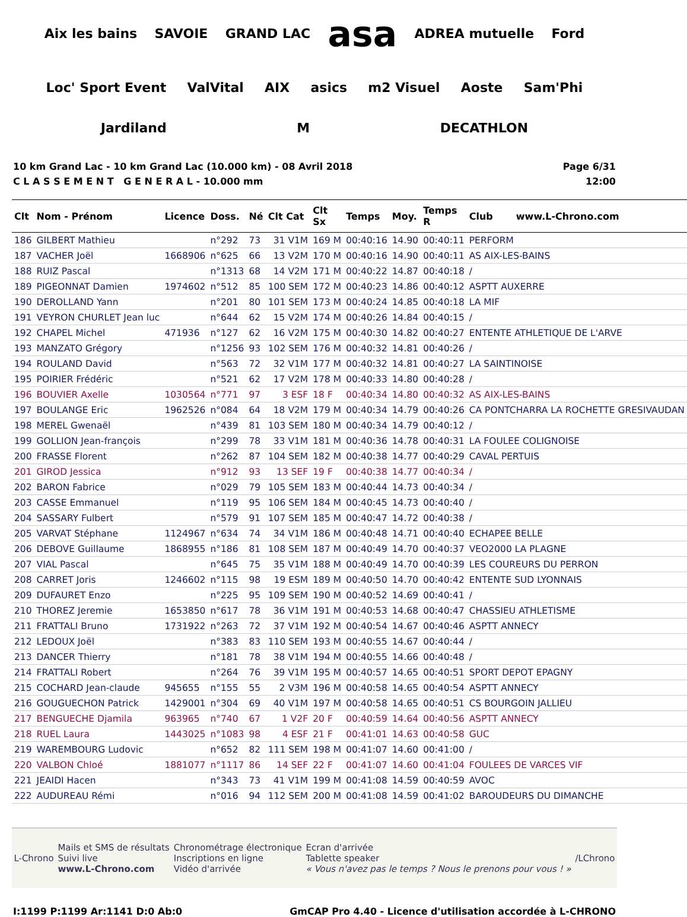Aix les bains SAVOIE GRAND LAC asa ADREA mutuelle Ford Loc' Sport Event ValVital AIX asics m2 Visuel Aoste Sam'Phi Jardiland M DECATHLON
10 km Grand Lac - 10 km Grand Lac (10.000 km) - 08 Avril 2018
C L A S S E M E N T G E N E R A L - 10.000 mm
Page 6/31
12:00
| Clt | Nom - Prénom | Licence | Doss. | Né | Clt Cat | Clt Sx | Temps | Moy. | Temps R | Club www.L-Chrono.com |
| --- | --- | --- | --- | --- | --- | --- | --- | --- | --- | --- |
| 186 | GILBERT Mathieu | | n°292 | 73 | 31 V1M | 169 M | 00:40:16 | 14.90 | 00:40:11 | PERFORM |
| 187 | VACHER Joël | 1668906 | n°625 | 66 | 13 V2M | 170 M | 00:40:16 | 14.90 | 00:40:11 | AS AIX-LES-BAINS |
| 188 | RUIZ Pascal | | n°1313 | 68 | 14 V2M | 171 M | 00:40:22 | 14.87 | 00:40:18 | / |
| 189 | PIGEONNAT Damien | 1974602 | n°512 | 85 | 100 SEM | 172 M | 00:40:23 | 14.86 | 00:40:12 | ASPTT AUXERRE |
| 190 | DEROLLAND Yann | | n°201 | 80 | 101 SEM | 173 M | 00:40:24 | 14.85 | 00:40:18 | LA MIF |
| 191 | VEYRON CHURLET Jean luc | | n°644 | 62 | 15 V2M | 174 M | 00:40:26 | 14.84 | 00:40:15 | / |
| 192 | CHAPEL Michel | 471936 | n°127 | 62 | 16 V2M | 175 M | 00:40:30 | 14.82 | 00:40:27 | ENTENTE ATHLETIQUE DE L'ARVE |
| 193 | MANZATO Grégory | | n°1256 | 93 | 102 SEM | 176 M | 00:40:32 | 14.81 | 00:40:26 | / |
| 194 | ROULAND David | | n°563 | 72 | 32 V1M | 177 M | 00:40:32 | 14.81 | 00:40:27 | LA SAINTINOISE |
| 195 | POIRIER Frédéric | | n°521 | 62 | 17 V2M | 178 M | 00:40:33 | 14.80 | 00:40:28 | / |
| 196 | BOUVIER Axelle | 1030564 | n°771 | 97 | 3 ESF | 18 F | 00:40:34 | 14.80 | 00:40:32 | AS AIX-LES-BAINS |
| 197 | BOULANGE Eric | 1962526 | n°084 | 64 | 18 V2M | 179 M | 00:40:34 | 14.79 | 00:40:26 | CA PONTCHARRA LA ROCHETTE GRESIVAUDAN |
| 198 | MEREL Gwenaël | | n°439 | 81 | 103 SEM | 180 M | 00:40:34 | 14.79 | 00:40:12 | / |
| 199 | GOLLION Jean-françois | | n°299 | 78 | 33 V1M | 181 M | 00:40:36 | 14.78 | 00:40:31 | LA FOULEE COLIGNOISE |
| 200 | FRASSE Florent | | n°262 | 87 | 104 SEM | 182 M | 00:40:38 | 14.77 | 00:40:29 | CAVAL PERTUIS |
| 201 | GIROD Jessica | | n°912 | 93 | 13 SEF | 19 F | 00:40:38 | 14.77 | 00:40:34 | / |
| 202 | BARON Fabrice | | n°029 | 79 | 105 SEM | 183 M | 00:40:44 | 14.73 | 00:40:34 | / |
| 203 | CASSE Emmanuel | | n°119 | 95 | 106 SEM | 184 M | 00:40:45 | 14.73 | 00:40:40 | / |
| 204 | SASSARY Fulbert | | n°579 | 91 | 107 SEM | 185 M | 00:40:47 | 14.72 | 00:40:38 | / |
| 205 | VARVAT Stéphane | 1124967 | n°634 | 74 | 34 V1M | 186 M | 00:40:48 | 14.71 | 00:40:40 | ECHAPEE BELLE |
| 206 | DEBOVE Guillaume | 1868955 | n°186 | 81 | 108 SEM | 187 M | 00:40:49 | 14.70 | 00:40:37 | VEO2000 LA PLAGNE |
| 207 | VIAL Pascal | | n°645 | 75 | 35 V1M | 188 M | 00:40:49 | 14.70 | 00:40:39 | LES COUREURS DU PERRON |
| 208 | CARRET Joris | 1246602 | n°115 | 98 | 19 ESM | 189 M | 00:40:50 | 14.70 | 00:40:42 | ENTENTE SUD LYONNAIS |
| 209 | DUFAURET Enzo | | n°225 | 95 | 109 SEM | 190 M | 00:40:52 | 14.69 | 00:40:41 | / |
| 210 | THOREZ Jeremie | 1653850 | n°617 | 78 | 36 V1M | 191 M | 00:40:53 | 14.68 | 00:40:47 | CHASSIEU ATHLETISME |
| 211 | FRATTALI Bruno | 1731922 | n°263 | 72 | 37 V1M | 192 M | 00:40:54 | 14.67 | 00:40:46 | ASPTT ANNECY |
| 212 | LEDOUX Joël | | n°383 | 83 | 110 SEM | 193 M | 00:40:55 | 14.67 | 00:40:44 | / |
| 213 | DANCER Thierry | | n°181 | 78 | 38 V1M | 194 M | 00:40:55 | 14.66 | 00:40:48 | / |
| 214 | FRATTALI Robert | | n°264 | 76 | 39 V1M | 195 M | 00:40:57 | 14.65 | 00:40:51 | SPORT DEPOT EPAGNY |
| 215 | COCHARD Jean-claude | 945655 | n°155 | 55 | 2 V3M | 196 M | 00:40:58 | 14.65 | 00:40:54 | ASPTT ANNECY |
| 216 | GOUGUECHON Patrick | 1429001 | n°304 | 69 | 40 V1M | 197 M | 00:40:58 | 14.65 | 00:40:51 | CS BOURGOIN JALLIEU |
| 217 | BENGUECHE Djamila | 963965 | n°740 | 67 | 1 V2F | 20 F | 00:40:59 | 14.64 | 00:40:56 | ASPTT ANNECY |
| 218 | RUEL Laura | 1443025 | n°1083 | 98 | 4 ESF | 21 F | 00:41:01 | 14.63 | 00:40:58 | GUC |
| 219 | WAREMBOURG Ludovic | | n°652 | 82 | 111 SEM | 198 M | 00:41:07 | 14.60 | 00:41:00 | / |
| 220 | VALBON Chloé | 1881077 | n°1117 | 86 | 14 SEF | 22 F | 00:41:07 | 14.60 | 00:41:04 | FOULEES DE VARCES VIF |
| 221 | JEAIDI Hacen | | n°343 | 73 | 41 V1M | 199 M | 00:41:08 | 14.59 | 00:40:59 | AVOC |
| 222 | AUDUREAU Rémi | | n°016 | 94 | 112 SEM | 200 M | 00:41:08 | 14.59 | 00:41:02 | BAROUDEURS DU DIMANCHE |
L-Chrono
Mails et SMS de résultats
Suivi live
www.L-Chrono.com
Chronométrage électronique
Inscriptions en ligne
Vidéo d'arrivée
Ecran d'arrivée
Tablette speaker
« Vous n'avez pas le temps ? Nous le prenons pour vous ! »
/LChrono
I:1199 P:1199 Ar:1141 D:0 Ab:0 GmCAP Pro 4.40 - Licence d'utilisation accordée à L-CHRONO